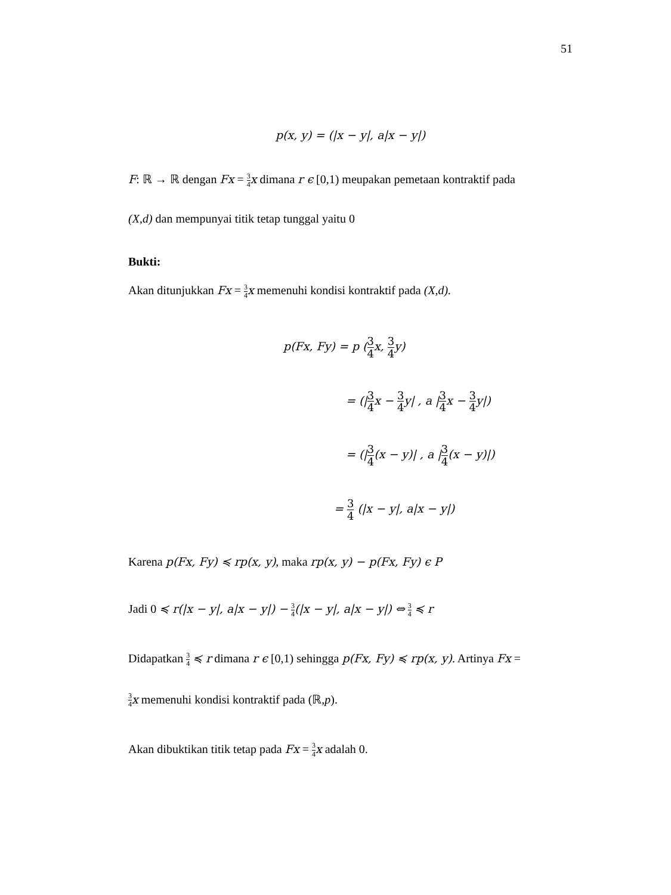51
p(x, y) = (|x − y|, a|x − y|)
F: ℝ → ℝ dengan Fx = 3 4 x dimana r ϵ [0,1) meupakan pemetaan kontraktif pada
(X,d) dan mempunyai titik tetap tunggal yaitu 0
Bukti:
Akan ditunjukkan Fx = 3 4 x memenuhi kondisi kontraktif pada (X,d).
p(Fx, Fy) = p (3 4x, 3 4y)
= (|3 4x − 3 4y| , a |3 4x − 3 4y|)
= (|3 4(x − y)| , a |3 4(x − y)|)
= 3 4 (|x − y|, a|x − y|)
Karena p(Fx, Fy) ≼ rp(x, y), maka rp(x, y) − p(Fx, Fy) ϵ P
Jadi 0 ≼ r(|x − y|, a|x − y|) − 3 4(|x − y|, a|x − y|) ⇔ 3 4 ≼ r
Didapatkan 3 4 ≼ r dimana r ϵ [0,1) sehingga p(Fx, Fy) ≼ rp(x, y). Artinya Fx =
3 4 x memenuhi kondisi kontraktif pada (ℝ,p).
Akan dibuktikan titik tetap pada Fx = 3 4 x adalah 0.